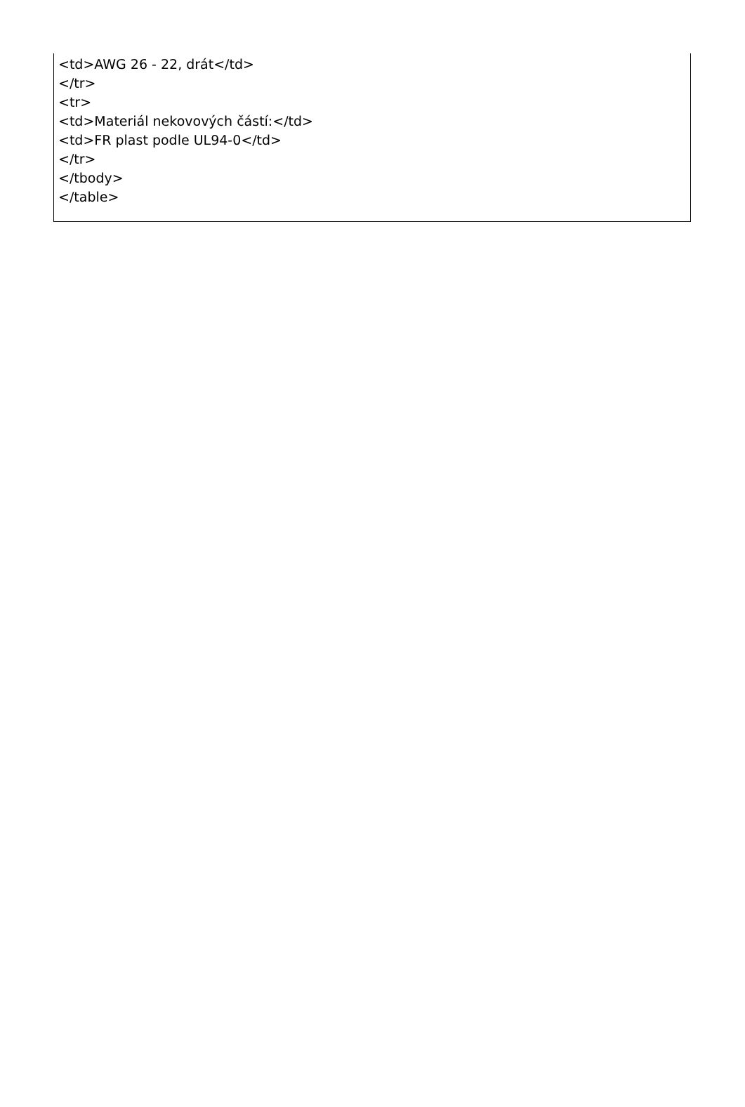<td>AWG 26 - 22, drát</td>
</tr>
<tr>
<td>Materiál nekovových částí:</td>
<td>FR plast podle UL94-0</td>
</tr>
</tbody>
</table>